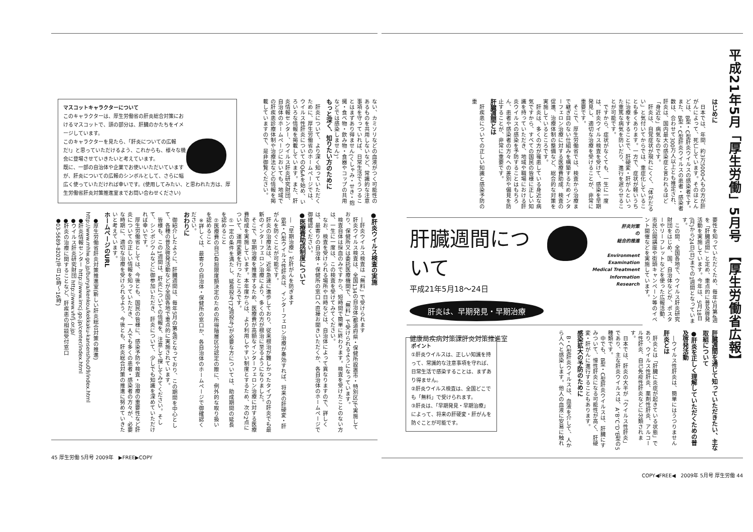平成21年5月「厚生労働」5月号　【厚生労働省広報】
はじめに
日本では、年間、約3万5000人もの方が肝がんによって、死亡しています。そのほとんどは、B型・C型肝炎ウイルスの感染者です。また、B型・C型肝炎ウイルスの患者・感染者数は、合わせて300万人以上とも推定され、肝炎は、国内最大の感染症と言われるほど「身近な」病気なのです。
肝炎は、自覚症状が現れにくく、「体がだるい」と気付いてからでは、重症化していることも多くあります。一方で、症状が軽いうちに治療をすることで、肝硬変・肝がんといった重篤な病気を防いだり、進行を遅らせることが可能です。
ですから、症状がなくても、一生に一度は、肝炎ウイルス検査を受けて、感染を早期発見し、適切な治療を受けることが、非常に重要です。
そこで、厚生労働省では、検査から治療まで継ぎ目のない仕組みを構築するためインターフェロン治療に対する医療費助成、検査の促進、治療体制の整備など、総合的な対策を実施しているところです。
肝炎は、多くの方が罹患している身近な病気ですから、すべての国民の皆様に正しい知識を持っていただき、地域や職場における肝炎ウイルスの感染を予防することはもちろん、患者や感染者の方々への差別や偏見を防止することが、非常に重要です。
肝臓週間とは
肝疾患についての正しい知識と感染予防の重
要性を知っていただくため、毎年5月第4週を「肝臓週間」と定め、重点的に普及啓発活動を実施しています。今年は、5月18日(月)から24日(日)までの1週間となっています。
この間、全国各地で、ウイルス肝炎研究財団をはじめ、国、自治体などが、ポスターやリーフレットなどを使った広報活動、市民公開講座や街頭キャンペーン等のイベント開催などを実施しています。
肝炎対策
の
総合的推進
Environment
Examination
Medical Treatment
Information
Research
肝臓週間について
平成21年5月18～24日
肝炎は、早期発見・早期治療
健康局疾病対策課肝炎対策推進室
肝臓週間を通じて知っていただきたい、主な取組について
●肝炎を正しく理解していただくための普及啓発活動
―ウイルス性肝炎は、簡単にはうつりません
肝炎とは
肝炎とは「肝臓に炎症が起きている状態」であり、ウイルス性肝炎、薬剤性肝炎、アルコール性肝炎、自己免疫性肝炎などに分類されます。
日本では、肝炎の大半が「ウイルス性肝炎」であり、主な肝炎ウイルスは、A、B、C、D、E型の5種類です。
中でも、B型・C型肝炎ウイルスは、肝臓にすみついて、慢性肝炎になる可能性が高く、肝硬変・肝がんに進行することもあります。
感染拡大の予防のために
B・C型肝炎ウイルスは、血液を介して、人から人へと感染します。他人の血液に安易に触れ
ポイント
①肝炎ウイルスは、正しい知識を持って、常識的な注意事項を守れば、日常生活で感染することは、まずあり得ません。
②肝炎ウイルス検査は、全国どこでも「無料」で受けられます。
③肝炎は、「早期発見・早期治療」によって、将来の肝硬変・肝がんを防ぐことが可能です。
COPY◀FREE◀　2009年 5月号 厚生労働 44
ない、カミソリなどの血液がつく可能性のあるものを共用しないなど、常識的な注意事項を守っていれば、日常生活でうつることはまずあり得ません(くしゃみ・せき・抱擁・食べ物・飲み物・食器やコップの共用などでは感染しません)。
もっと深く、知りたい方のために
肝炎について、より深く知っていただくために、厚生労働省のホームページでは、ウイルス性肝炎についてのQ&Aを始め、いろいろな情報を掲載しています。また、肝炎情報センター、ウイルス肝炎研究財団、自治体のホームページにおいても、地域での肝疾患診療体制や治療法などの情報を掲載していますので、是非御覧ください。
マスコットキャラクターについて
このキャラクターは、厚生労働省の肝炎総合対策におけるマスコットで、頭の部分は、肝臓のかたちをイメージしています。
このキャラクターを見たら、「肝炎についての広報だ!」と思っていただけるよう、これからも、様々な機会に登場させていきたいと考えています。
既に、一部の自治体や企業でお使いいただいていますが、肝炎についての広報のシンボルとして、さらに幅広く使っていただければ幸いです。(使用してみたい、と思われた方は、厚生労働省肝炎対策推進室までお問い合わせください)
●肝炎ウイルス検査の実施
―肝炎ウイルス検査は「無料」で受けられます
肝炎ウイルス検査は、全国134の自治体(都道府県・保健所設置市・特別区)で実施しており、保健所又は委託医療機関で、「無料」で受けられるようになっています。
検査自体は採血のみですから、短時間で簡単に終わります。検査を受けたことのない方は、一生に一度は、この検査を受けてみてください。
なお、検査を受けられる場所や日時などは、自治体によって異なりますので、詳しくは、最寄りの自治体・保健所の窓口へ直接お聞きいただくか、各自治体のホームページで御確認ください。
●医療費助成制度について
―「早期治療」が肝がんを防ぎます
B型・C型ウイルス性肝炎は、インターフェロン治療が奏効すれば、将来の肝硬変・肝がんを防ぐことが可能です。
肝炎の治療法は、近年急速に進歩しており、従来根治が難しかったタイプの肝炎でも最新のインターフェロン治療により、多くの方が根治に至るようになりました。
そこで、早期治療を推進するため、医療費が高額なインターフェロン治療に対する医療費助成を実施しています。本年度からは、より利用しやすい制度とするため、次の2点について、運用変更を行ったところです。
①一定の条件を満たし、延長投与(72週投与)が必要な方については、助成期間の延長を認めること
②医療費の自己負担限度額決定のための所得階層区分認定の際に、例外的な取り扱いを認めること
※詳しくは、最寄りの自治体・保健所の窓口か、各自治体のホームページで御確認ください。
おわりに
御紹介したように、肝臓週間は、毎年5月の第4週となっており、この期間を中心として、各種の普及啓発活動などが全国各地で重点的に実施されています。
皆様も、この1週間は、肝炎についての情報を、注意して探してみてください。そして、シンポジウムなどに御参加いただき、肝炎について、少しでも知識を深めていただければ幸いです。
厚生労働省としては、今後とも、国民の皆様に、感染予防や検査・治療の重要性など肝炎についての正しい情報を知っていただき、一人でも多くの患者・感染者の方々が、必要な時期に、適切な治療を受けられるよう、今後とも、肝炎総合対策の推進に努めていきたいと考えています。
ホームページのURL
●厚生労働省肝炎対策推進室(新しい肝炎総合対策の推進) http://www.mhlw.go.jp/bunya/kenkou/kekkaku-kansenshou09/index.html
●肝炎情報センター http://www.imcj.go.jp/center/index.html
●ウイルス肝炎研究財団 http://www.vhfj.or.jp/
●肝炎の治療に関することなど、肝疾患の相談受付窓口
●03-5689-8202(平日10時～16時)
45 厚生労働 5月号 2009年　▶FREE▶COPY